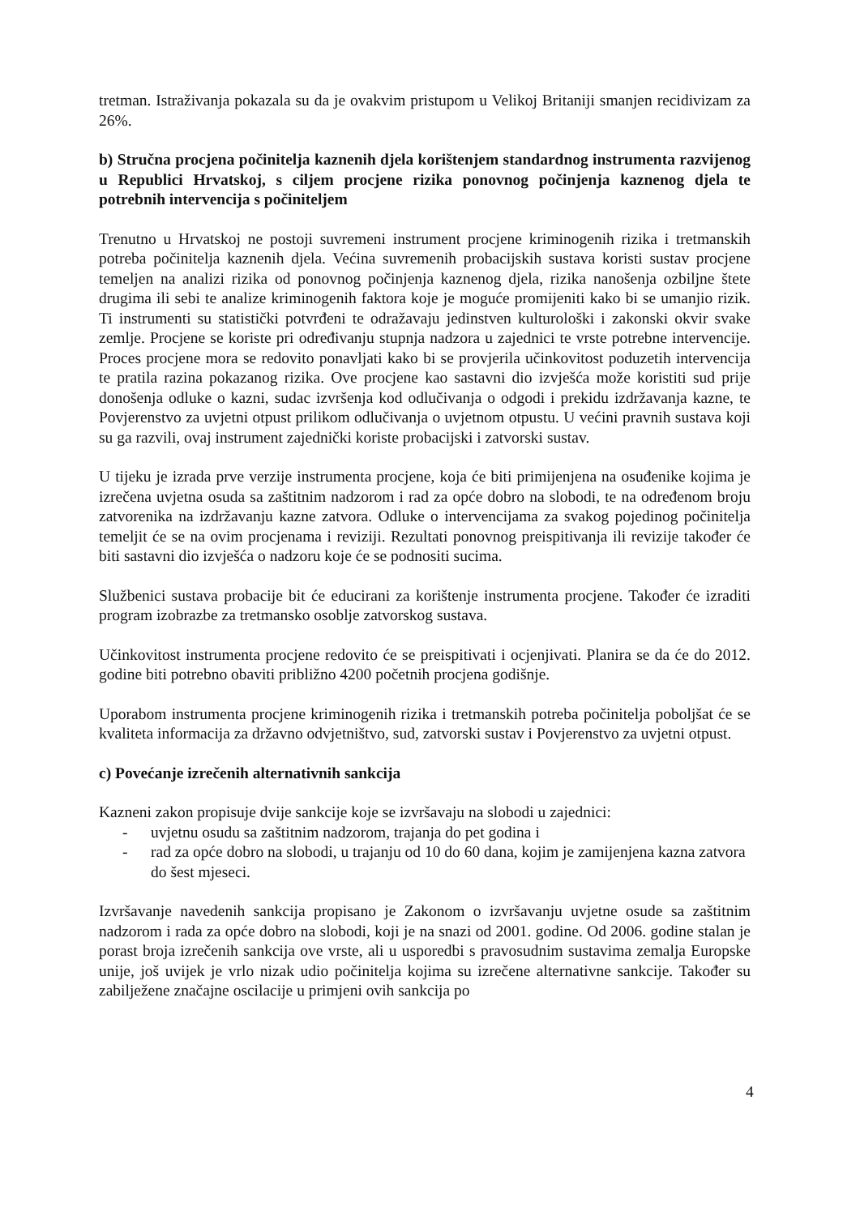tretman. Istraživanja pokazala su da je ovakvim pristupom u Velikoj Britaniji smanjen recidivizam za 26%.
b) Stručna procjena počinitelja kaznenih djela korištenjem standardnog instrumenta razvijenog u Republici Hrvatskoj, s ciljem procjene rizika ponovnog počinjenja kaznenog djela te potrebnih intervencija s počiniteljem
Trenutno u Hrvatskoj ne postoji suvremeni instrument procjene kriminogenih rizika i tretmanskih potreba počinitelja kaznenih djela. Većina suvremenih probacijskih sustava koristi sustav procjene temeljen na analizi rizika od ponovnog počinjenja kaznenog djela, rizika nanošenja ozbiljne štete drugima ili sebi te analize kriminogenih faktora koje je moguće promijeniti kako bi se umanjio rizik. Ti instrumenti su statistički potvrđeni te odražavaju jedinstven kulturološki i zakonski okvir svake zemlje. Procjene se koriste pri određivanju stupnja nadzora u zajednici te vrste potrebne intervencije. Proces procjene mora se redovito ponavljati kako bi se provjerila učinkovitost poduzetih intervencija te pratila razina pokazanog rizika. Ove procjene kao sastavni dio izvješća može koristiti sud prije donošenja odluke o kazni, sudac izvršenja kod odlučivanja o odgodi i prekidu izdržavanja kazne, te Povjerenstvo za uvjetni otpust prilikom odlučivanja o uvjetnom otpustu. U većini pravnih sustava koji su ga razvili, ovaj instrument zajednički koriste probacijski i zatvorski sustav.
U tijeku je izrada prve verzije instrumenta procjene, koja će biti primijenjena na osuđenike kojima je izrečena uvjetna osuda sa zaštitnim nadzorom i rad za opće dobro na slobodi, te na određenom broju zatvorenika na izdržavanju kazne zatvora. Odluke o intervencijama za svakog pojedinog počinitelja temeljit će se na ovim procjenama i reviziji. Rezultati ponovnog preispitivanja ili revizije također će biti sastavni dio izvješća o nadzoru koje će se podnositi sucima.
Službenici sustava probacije bit će educirani za korištenje instrumenta procjene. Također će izraditi program izobrazbe za tretmansko osoblje zatvorskog sustava.
Učinkovitost instrumenta procjene redovito će se preispitivati i ocjenjivati. Planira se da će do 2012. godine biti potrebno obaviti približno 4200 početnih procjena godišnje.
Uporabom instrumenta procjene kriminogenih rizika i tretmanskih potreba počinitelja poboljšat će se kvaliteta informacija za državno odvjetništvo, sud, zatvorski sustav i Povjerenstvo za uvjetni otpust.
c) Povećanje izrečenih alternativnih sankcija
Kazneni zakon propisuje dvije sankcije koje se izvršavaju na slobodi u zajednici:
- uvjetnu osudu sa zaštitnim nadzorom, trajanja do pet godina i
- rad za opće dobro na slobodi, u trajanju od 10 do 60 dana, kojim je zamijenjena kazna zatvora do šest mjeseci.
Izvršavanje navedenih sankcija propisano je Zakonom o izvršavanju uvjetne osude sa zaštitnim nadzorom i rada za opće dobro na slobodi, koji je na snazi od 2001. godine. Od 2006. godine stalan je porast broja izrečenih sankcija ove vrste, ali u usporedbi s pravosudnim sustavima zemalja Europske unije, još uvijek je vrlo nizak udio počinitelja kojima su izrečene alternativne sankcije. Također su zabilježene značajne oscilacije u primjeni ovih sankcija po
4